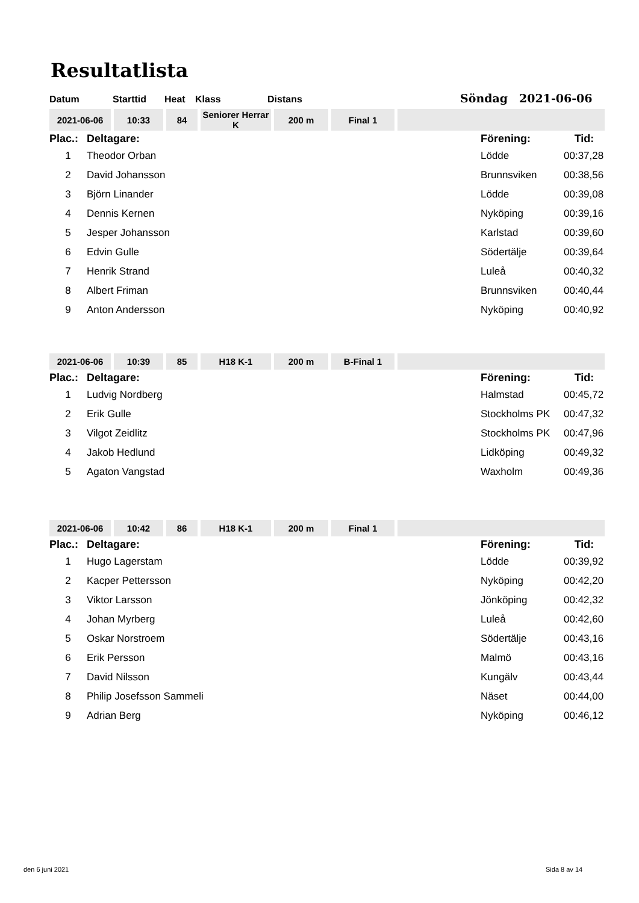Resultatlista
Datum Starttid Heat Klass Distans Söndag 2021-06-06
| 2021-06-06 | 10:33 | 84 | Seniorer Herrar K | 200 m | Final 1 | |
| Plac.: | Deltagare: | Förening: | Tid: |
| --- | --- | --- | --- |
| 1 | Theodor Orban | Lödde | 00:37,28 |
| 2 | David Johansson | Brunnsviken | 00:38,56 |
| 3 | Björn Linander | Lödde | 00:39,08 |
| 4 | Dennis Kernen | Nyköping | 00:39,16 |
| 5 | Jesper Johansson | Karlstad | 00:39,60 |
| 6 | Edvin Gulle | Södertälje | 00:39,64 |
| 7 | Henrik Strand | Luleå | 00:40,32 |
| 8 | Albert Friman | Brunnsviken | 00:40,44 |
| 9 | Anton Andersson | Nyköping | 00:40,92 |
| 2021-06-06 | 10:39 | 85 | H18 K-1 | 200 m | B-Final 1 | |
| Plac.: | Deltagare: | Förening: | Tid: |
| --- | --- | --- | --- |
| 1 | Ludvig Nordberg | Halmstad | 00:45,72 |
| 2 | Erik Gulle | Stockholms PK | 00:47,32 |
| 3 | Vilgot Zeidlitz | Stockholms PK | 00:47,96 |
| 4 | Jakob Hedlund | Lidköping | 00:49,32 |
| 5 | Agaton Vangstad | Waxholm | 00:49,36 |
| 2021-06-06 | 10:42 | 86 | H18 K-1 | 200 m | Final 1 | |
| Plac.: | Deltagare: | Förening: | Tid: |
| --- | --- | --- | --- |
| 1 | Hugo Lagerstam | Lödde | 00:39,92 |
| 2 | Kacper Pettersson | Nyköping | 00:42,20 |
| 3 | Viktor Larsson | Jönköping | 00:42,32 |
| 4 | Johan Myrberg | Luleå | 00:42,60 |
| 5 | Oskar Norstroem | Södertälje | 00:43,16 |
| 6 | Erik Persson | Malmö | 00:43,16 |
| 7 | David Nilsson | Kungälv | 00:43,44 |
| 8 | Philip Josefsson Sammeli | Näset | 00:44,00 |
| 9 | Adrian Berg | Nyköping | 00:46,12 |
den 6 juni 2021 Sida 8 av 14